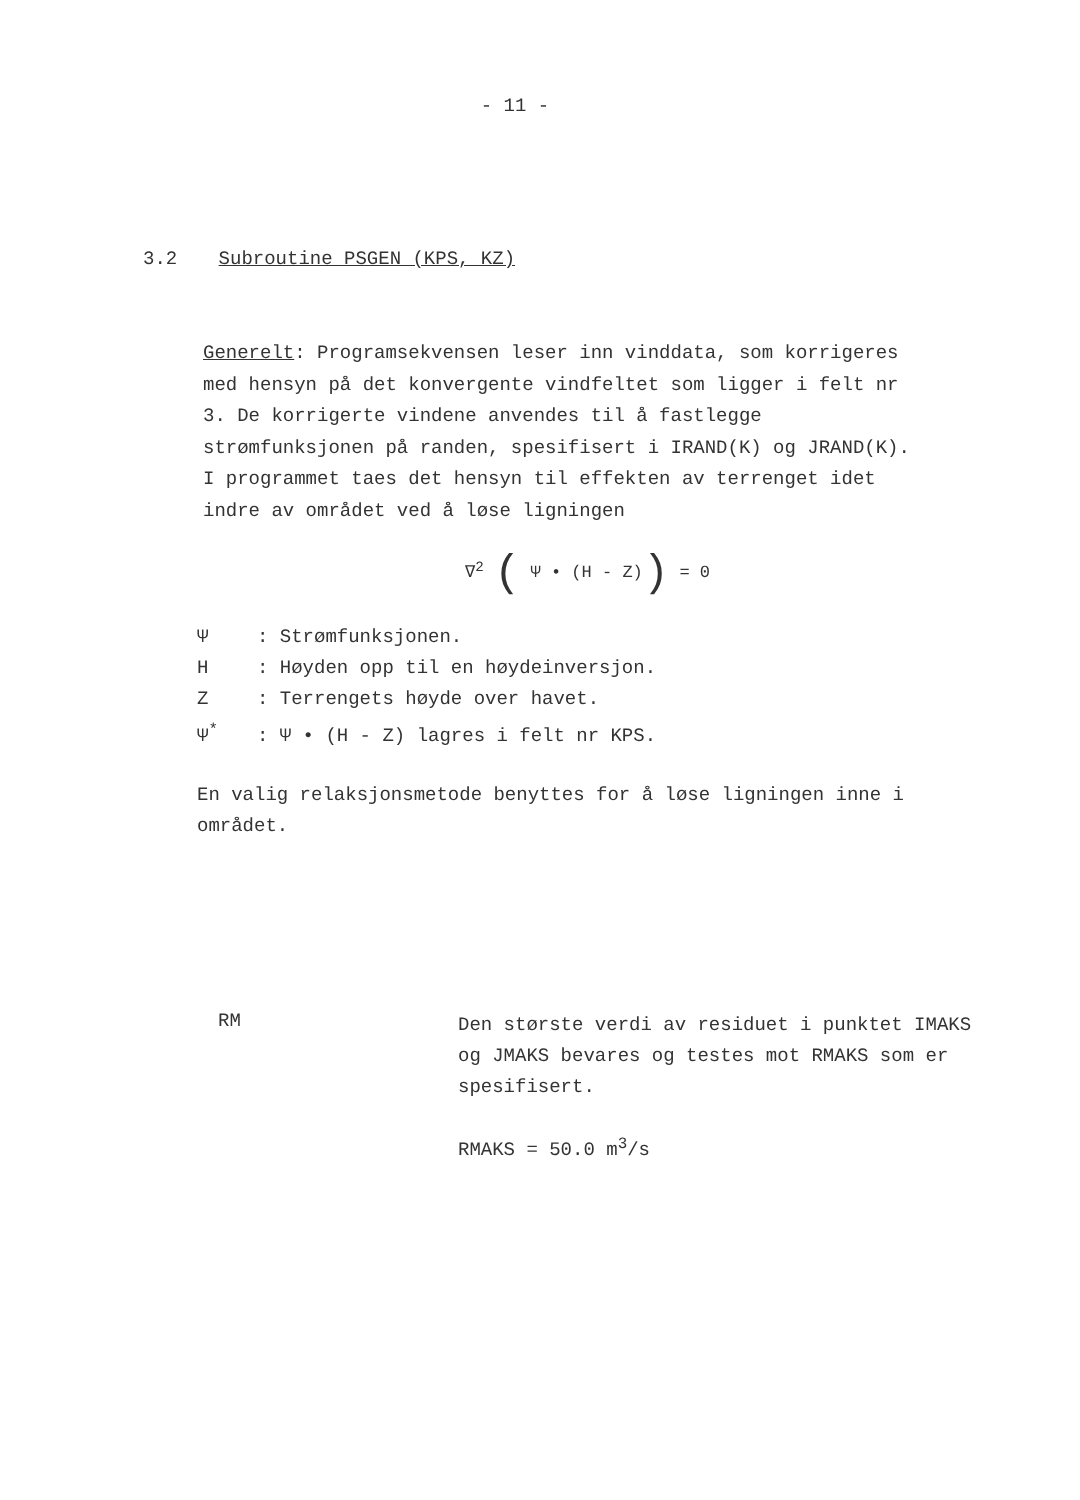- 11 -
3.2 Subroutine PSGEN (KPS, KZ)
Generelt: Programsekvensen leser inn vinddata, som korrigeres med hensyn på det konvergente vindfeltet som ligger i felt nr 3. De korrigerte vindene anvendes til å fastlegge strømfunksjonen på randen, spesifisert i IRAND(K) og JRAND(K). I programmet taes det hensyn til effekten av terrenget idet indre av området ved å løse ligningen
∇<sup>2</sup> ( Ψ • (H - Z)) = 0
Ψ: Strømfunksjonen.
H: Høyden opp til en høydeinversjon.
Z: Terrengets høyde over havet.
Ψ<sup>*</sup>: Ψ • (H - Z) lagres i felt nr KPS.
En valig relaksjonsmetode benyttes for å løse ligningen inne i området.
RM
Den største verdi av residuet i punktet IMAKS og JMAKS bevares og testes mot RMAKS som er spesifisert.
RMAKS = 50.0 m<sup>3</sup>/s